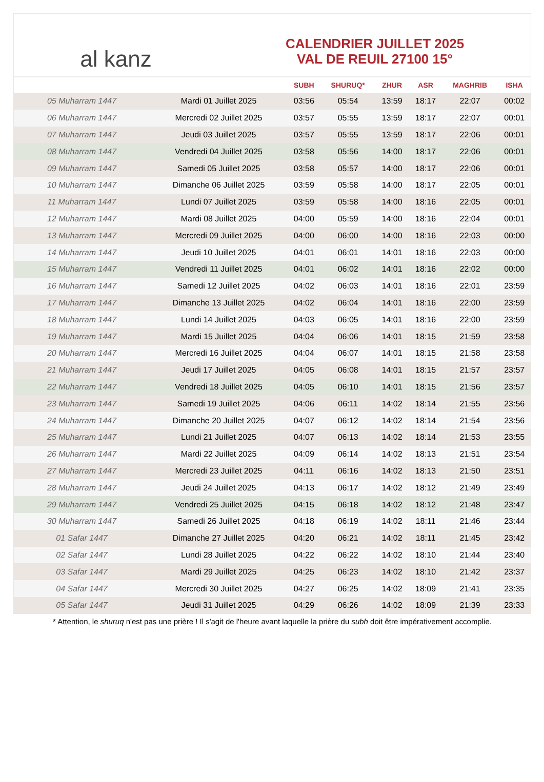al kanz
CALENDRIER JUILLET 2025
VAL DE REUIL 27100 15°
| | | SUBH | SHURUQ* | ZHUR | ASR | MAGHRIB | ISHA |
| --- | --- | --- | --- | --- | --- | --- | --- |
| 05 Muharram 1447 | Mardi 01 Juillet 2025 | 03:56 | 05:54 | 13:59 | 18:17 | 22:07 | 00:02 |
| 06 Muharram 1447 | Mercredi 02 Juillet 2025 | 03:57 | 05:55 | 13:59 | 18:17 | 22:07 | 00:01 |
| 07 Muharram 1447 | Jeudi 03 Juillet 2025 | 03:57 | 05:55 | 13:59 | 18:17 | 22:06 | 00:01 |
| 08 Muharram 1447 | Vendredi 04 Juillet 2025 | 03:58 | 05:56 | 14:00 | 18:17 | 22:06 | 00:01 |
| 09 Muharram 1447 | Samedi 05 Juillet 2025 | 03:58 | 05:57 | 14:00 | 18:17 | 22:06 | 00:01 |
| 10 Muharram 1447 | Dimanche 06 Juillet 2025 | 03:59 | 05:58 | 14:00 | 18:17 | 22:05 | 00:01 |
| 11 Muharram 1447 | Lundi 07 Juillet 2025 | 03:59 | 05:58 | 14:00 | 18:16 | 22:05 | 00:01 |
| 12 Muharram 1447 | Mardi 08 Juillet 2025 | 04:00 | 05:59 | 14:00 | 18:16 | 22:04 | 00:01 |
| 13 Muharram 1447 | Mercredi 09 Juillet 2025 | 04:00 | 06:00 | 14:00 | 18:16 | 22:03 | 00:00 |
| 14 Muharram 1447 | Jeudi 10 Juillet 2025 | 04:01 | 06:01 | 14:01 | 18:16 | 22:03 | 00:00 |
| 15 Muharram 1447 | Vendredi 11 Juillet 2025 | 04:01 | 06:02 | 14:01 | 18:16 | 22:02 | 00:00 |
| 16 Muharram 1447 | Samedi 12 Juillet 2025 | 04:02 | 06:03 | 14:01 | 18:16 | 22:01 | 23:59 |
| 17 Muharram 1447 | Dimanche 13 Juillet 2025 | 04:02 | 06:04 | 14:01 | 18:16 | 22:00 | 23:59 |
| 18 Muharram 1447 | Lundi 14 Juillet 2025 | 04:03 | 06:05 | 14:01 | 18:16 | 22:00 | 23:59 |
| 19 Muharram 1447 | Mardi 15 Juillet 2025 | 04:04 | 06:06 | 14:01 | 18:15 | 21:59 | 23:58 |
| 20 Muharram 1447 | Mercredi 16 Juillet 2025 | 04:04 | 06:07 | 14:01 | 18:15 | 21:58 | 23:58 |
| 21 Muharram 1447 | Jeudi 17 Juillet 2025 | 04:05 | 06:08 | 14:01 | 18:15 | 21:57 | 23:57 |
| 22 Muharram 1447 | Vendredi 18 Juillet 2025 | 04:05 | 06:10 | 14:01 | 18:15 | 21:56 | 23:57 |
| 23 Muharram 1447 | Samedi 19 Juillet 2025 | 04:06 | 06:11 | 14:02 | 18:14 | 21:55 | 23:56 |
| 24 Muharram 1447 | Dimanche 20 Juillet 2025 | 04:07 | 06:12 | 14:02 | 18:14 | 21:54 | 23:56 |
| 25 Muharram 1447 | Lundi 21 Juillet 2025 | 04:07 | 06:13 | 14:02 | 18:14 | 21:53 | 23:55 |
| 26 Muharram 1447 | Mardi 22 Juillet 2025 | 04:09 | 06:14 | 14:02 | 18:13 | 21:51 | 23:54 |
| 27 Muharram 1447 | Mercredi 23 Juillet 2025 | 04:11 | 06:16 | 14:02 | 18:13 | 21:50 | 23:51 |
| 28 Muharram 1447 | Jeudi 24 Juillet 2025 | 04:13 | 06:17 | 14:02 | 18:12 | 21:49 | 23:49 |
| 29 Muharram 1447 | Vendredi 25 Juillet 2025 | 04:15 | 06:18 | 14:02 | 18:12 | 21:48 | 23:47 |
| 30 Muharram 1447 | Samedi 26 Juillet 2025 | 04:18 | 06:19 | 14:02 | 18:11 | 21:46 | 23:44 |
| 01 Safar 1447 | Dimanche 27 Juillet 2025 | 04:20 | 06:21 | 14:02 | 18:11 | 21:45 | 23:42 |
| 02 Safar 1447 | Lundi 28 Juillet 2025 | 04:22 | 06:22 | 14:02 | 18:10 | 21:44 | 23:40 |
| 03 Safar 1447 | Mardi 29 Juillet 2025 | 04:25 | 06:23 | 14:02 | 18:10 | 21:42 | 23:37 |
| 04 Safar 1447 | Mercredi 30 Juillet 2025 | 04:27 | 06:25 | 14:02 | 18:09 | 21:41 | 23:35 |
| 05 Safar 1447 | Jeudi 31 Juillet 2025 | 04:29 | 06:26 | 14:02 | 18:09 | 21:39 | 23:33 |
* Attention, le shuruq n'est pas une prière ! Il s'agit de l'heure avant laquelle la prière du subh doit être impérativement accomplie.